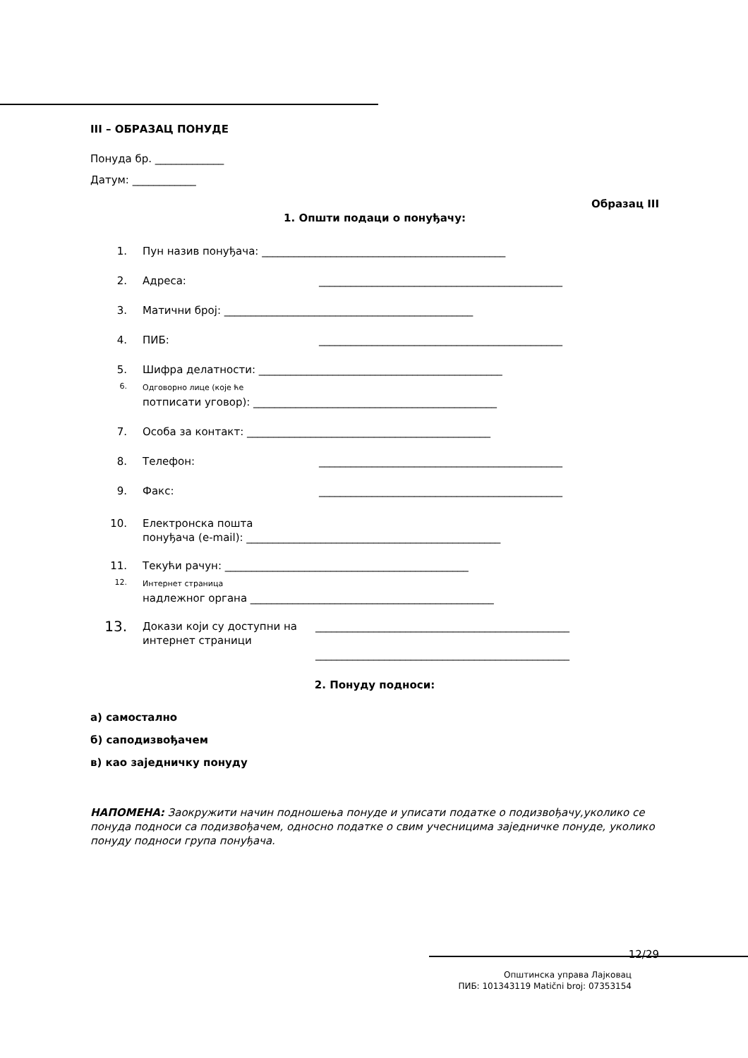III – ОБРАЗАЦ ПОНУДЕ
Понуда бр. _____________
Датум: ____________
Образац III
1. Општи подаци о понуђачу:
1. Пун назив понуђача: ______________________________________________
2. Адреса: ______________________________________________
3. Матични број: _______________________________________________
4. ПИБ: ______________________________________________
5. Шифра делатности: ______________________________________________
6. Одговорно лице (које ће
потписати уговор): ______________________________________________
7. Особа за контакт: ______________________________________________
8. Телефон: ______________________________________________
9. Факс: ______________________________________________
10. Електронска пошта
понуђача (e-mail): ________________________________________________
11. Текући рачун: ______________________________________________
12. Интернет страница
надлежног органа ______________________________________________
13. Докази који су доступни на интернет страници ________________________________________________
________________________________________________
2. Понуду подноси:
а) самостално
б) саподизвођачем
в) као заједничку понуду
НАПОМЕНА: Заокружити начин подношења понуде и уписати податке о подизвођачу,уколико се понуда подноси са подизвођачем, односно податке о свим учесницима заједничке понуде, уколико понуду подноси група понуђача.
12/29
Општинска управа Лајковац
ПИБ: 101343119 Matični broj: 07353154